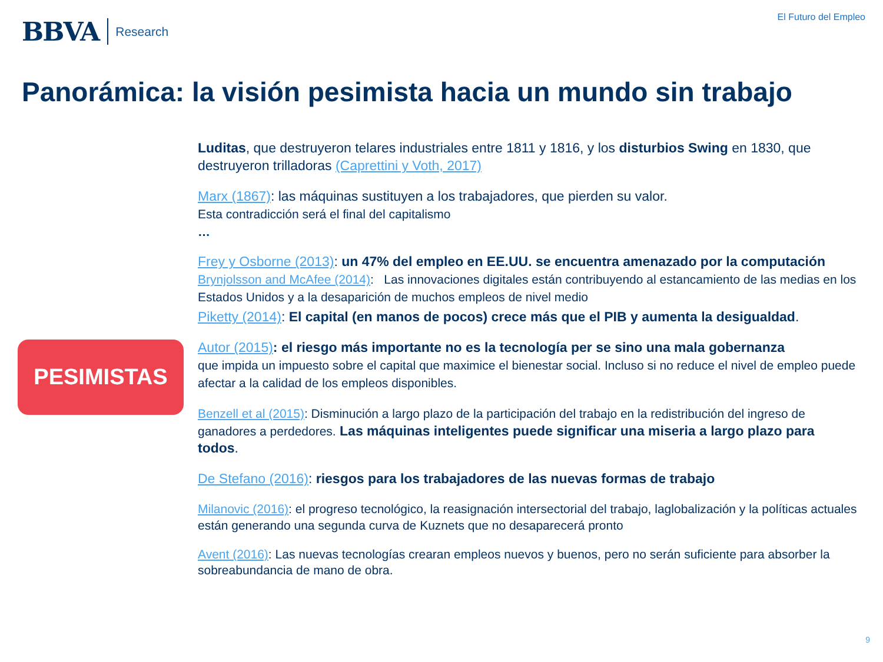BBVA Research
El Futuro del Empleo
Panorámica: la visión pesimista hacia un mundo sin trabajo
PESIMISTAS
Luditas, que destruyeron telares industriales entre 1811 y 1816, y los disturbios Swing en 1830, que destruyeron trilladoras (Caprettini y Voth, 2017)
Marx (1867): las máquinas sustituyen a los trabajadores, que pierden su valor.
Esta contradicción será el final del capitalismo
…
Frey y Osborne (2013): un 47% del empleo en EE.UU. se encuentra amenazado por la computación
Brynjolsson and McAfee (2014): Las innovaciones digitales están contribuyendo al estancamiento de las medias en los Estados Unidos y a la desaparición de muchos empleos de nivel medio
Piketty (2014): El capital (en manos de pocos) crece más que el PIB y aumenta la desigualdad.
Autor (2015): el riesgo más importante no es la tecnología per se sino una mala gobernanza
que impida un impuesto sobre el capital que maximice el bienestar social. Incluso si no reduce el nivel de empleo puede afectar a la calidad de los empleos disponibles.
Benzell et al (2015): Disminución a largo plazo de la participación del trabajo en la redistribución del ingreso de ganadores a perdedores. Las máquinas inteligentes puede significar una miseria a largo plazo para todos.
De Stefano (2016): riesgos para los trabajadores de las nuevas formas de trabajo
Milanovic (2016): el progreso tecnológico, la reasignación intersectorial del trabajo, laglobalización y la políticas actuales están generando una segunda curva de Kuznets que no desaparecerá pronto
Avent (2016): Las nuevas tecnologías crearan empleos nuevos y buenos, pero no serán suficiente para absorber la sobreabundancia de mano de obra.
9